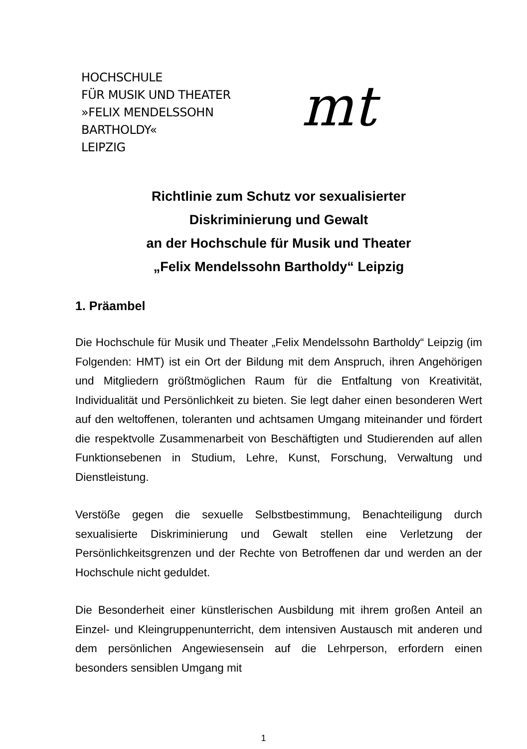HOCHSCHULE
FÜR MUSIK UND THEATER
»FELIX MENDELSSOHN
BARTHOLDY«
LEIPZIG
mt
Richtlinie zum Schutz vor sexualisierter
Diskriminierung und Gewalt
an der Hochschule für Musik und Theater
„Felix Mendelssohn Bartholdy“ Leipzig
1. Präambel
Die Hochschule für Musik und Theater „Felix Mendelssohn Bartholdy“ Leipzig (im Folgenden: HMT) ist ein Ort der Bildung mit dem Anspruch, ihren Angehörigen und Mitgliedern größtmöglichen Raum für die Entfaltung von Kreativität, Individualität und Persönlichkeit zu bieten. Sie legt daher einen besonderen Wert auf den weltoffenen, toleranten und achtsamen Umgang miteinander und fördert die respektvolle Zusammenarbeit von Beschäftigten und Studierenden auf allen Funktionsebenen in Studium, Lehre, Kunst, Forschung, Verwaltung und Dienstleistung.
Verstöße gegen die sexuelle Selbstbestimmung, Benachteiligung durch sexualisierte Diskriminierung und Gewalt stellen eine Verletzung der Persönlichkeitsgrenzen und der Rechte von Betroffenen dar und werden an der Hochschule nicht geduldet.
Die Besonderheit einer künstlerischen Ausbildung mit ihrem großen Anteil an Einzel- und Kleingruppenunterricht, dem intensiven Austausch mit anderen und dem persönlichen Angewiesensein auf die Lehrperson, erfordern einen besonders sensiblen Umgang mit
1